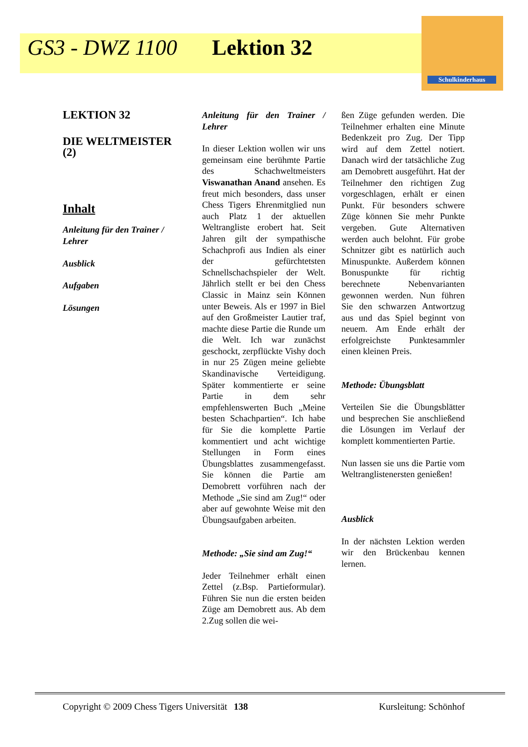Schulkinderhaus
GS3 - DWZ 1100 Lektion 32
LEKTION 32
DIE WELTMEISTER (2)
Inhalt
Anleitung für den Trainer / Lehrer
Ausblick
Aufgaben
Lösungen
Anleitung für den Trainer / Lehrer
In dieser Lektion wollen wir uns gemeinsam eine berühmte Partie des Schachweltmeisters Viswanathan Anand ansehen. Es freut mich besonders, dass unser Chess Tigers Ehrenmitglied nun auch Platz 1 der aktuellen Weltrangliste erobert hat. Seit Jahren gilt der sympathische Schachprofi aus Indien als einer der gefürchtetsten Schnellschachspieler der Welt. Jährlich stellt er bei den Chess Classic in Mainz sein Können unter Beweis. Als er 1997 in Biel auf den Großmeister Lautier traf, machte diese Partie die Runde um die Welt. Ich war zunächst geschockt, zerpflückte Vishy doch in nur 25 Zügen meine geliebte Skandinavische Verteidigung. Später kommentierte er seine Partie in dem sehr empfehlenswerten Buch „Meine besten Schachpartien“. Ich habe für Sie die komplette Partie kommentiert und acht wichtige Stellungen in Form eines Übungsblattes zusammengefasst. Sie können die Partie am Demobrett vorführen nach der Methode „Sie sind am Zug!“ oder aber auf gewohnte Weise mit den Übungsaufgaben arbeiten.
Methode: „Sie sind am Zug!“
Jeder Teilnehmer erhält einen Zettel (z.Bsp. Partieformular). Führen Sie nun die ersten beiden Züge am Demobrett aus. Ab dem 2.Zug sollen die wei-
ßen Züge gefunden werden. Die Teilnehmer erhalten eine Minute Bedenkzeit pro Zug. Der Tipp wird auf dem Zettel notiert. Danach wird der tatsächliche Zug am Demobrett ausgeführt. Hat der Teilnehmer den richtigen Zug vorgeschlagen, erhält er einen Punkt. Für besonders schwere Züge können Sie mehr Punkte vergeben. Gute Alternativen werden auch belohnt. Für grobe Schnitzer gibt es natürlich auch Minuspunkte. Außerdem können Bonuspunkte für richtig berechnete Nebenvarianten gewonnen werden. Nun führen Sie den schwarzen Antwortzug aus und das Spiel beginnt von neuem. Am Ende erhält der erfolgreichste Punktesammler einen kleinen Preis.
Methode: Übungsblatt
Verteilen Sie die Übungsblätter und besprechen Sie anschließend die Lösungen im Verlauf der komplett kommentierten Partie.
Nun lassen sie uns die Partie vom Weltranglistenersten genießen!
Ausblick
In der nächsten Lektion werden wir den Brückenbau kennen lernen.
Copyright © 2009 Chess Tigers Universität 138 Kursleitung: Schönhof